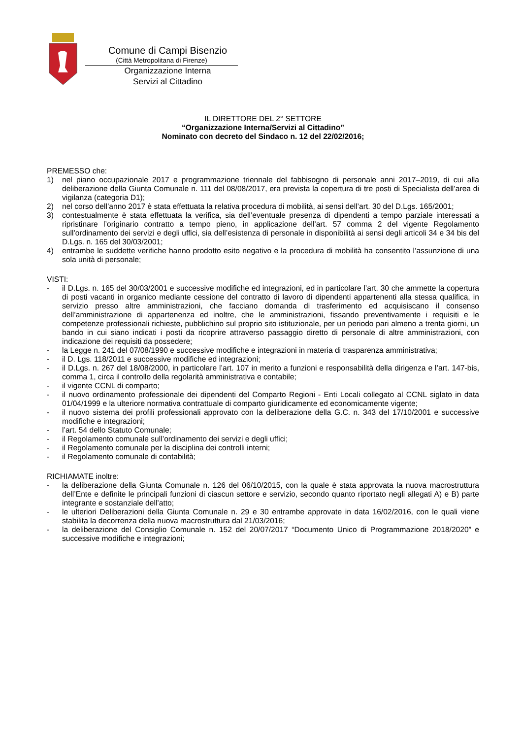Comune di Campi Bisenzio
(Città Metropolitana di Firenze)
Organizzazione Interna
Servizi al Cittadino
IL DIRETTORE DEL 2° SETTORE
“Organizzazione Interna/Servizi al Cittadino”
Nominato con decreto del Sindaco n. 12 del 22/02/2016;
PREMESSO che:
1) nel piano occupazionale 2017 e programmazione triennale del fabbisogno di personale anni 2017–2019, di cui alla deliberazione della Giunta Comunale n. 111 del 08/08/2017, era prevista la copertura di tre posti di Specialista dell’area di vigilanza (categoria D1);
2) nel corso dell’anno 2017 è stata effettuata la relativa procedura di mobilità, ai sensi dell’art. 30 del D.Lgs. 165/2001;
3) contestualmente è stata effettuata la verifica, sia dell’eventuale presenza di dipendenti a tempo parziale interessati a ripristinare l’originario contratto a tempo pieno, in applicazione dell’art. 57 comma 2 del vigente Regolamento sull’ordinamento dei servizi e degli uffici, sia dell’esistenza di personale in disponibilità ai sensi degli articoli 34 e 34 bis del D.Lgs. n. 165 del 30/03/2001;
4) entrambe le suddette verifiche hanno prodotto esito negativo e la procedura di mobilità ha consentito l’assunzione di una sola unità di personale;
VISTI:
- il D.Lgs. n. 165 del 30/03/2001 e successive modifiche ed integrazioni, ed in particolare l’art. 30 che ammette la copertura di posti vacanti in organico mediante cessione del contratto di lavoro di dipendenti appartenenti alla stessa qualifica, in servizio presso altre amministrazioni, che facciano domanda di trasferimento ed acquisiscano il consenso dell’amministrazione di appartenenza ed inoltre, che le amministrazioni, fissando preventivamente i requisiti e le competenze professionali richieste, pubblichino sul proprio sito istituzionale, per un periodo pari almeno a trenta giorni, un bando in cui siano indicati i posti da ricoprire attraverso passaggio diretto di personale di altre amministrazioni, con indicazione dei requisiti da possedere;
- la Legge n. 241 del 07/08/1990 e successive modifiche e integrazioni in materia di trasparenza amministrativa;
- il D. Lgs. 118/2011 e successive modifiche ed integrazioni;
- il D.Lgs. n. 267 del 18/08/2000, in particolare l’art. 107 in merito a funzioni e responsabilità della dirigenza e l’art. 147-bis, comma 1, circa il controllo della regolarità amministrativa e contabile;
- il vigente CCNL di comparto;
- il nuovo ordinamento professionale dei dipendenti del Comparto Regioni - Enti Locali collegato al CCNL siglato in data 01/04/1999 e la ulteriore normativa contrattuale di comparto giuridicamente ed economicamente vigente;
- il nuovo sistema dei profili professionali approvato con la deliberazione della G.C. n. 343 del 17/10/2001 e successive modifiche e integrazioni;
- l’art. 54 dello Statuto Comunale;
- il Regolamento comunale sull’ordinamento dei servizi e degli uffici;
- il Regolamento comunale per la disciplina dei controlli interni;
- il Regolamento comunale di contabilità;
RICHIAMATE inoltre:
- la deliberazione della Giunta Comunale n. 126 del 06/10/2015, con la quale è stata approvata la nuova macrostruttura dell’Ente e definite le principali funzioni di ciascun settore e servizio, secondo quanto riportato negli allegati A) e B) parte integrante e sostanziale dell’atto;
- le ulteriori Deliberazioni della Giunta Comunale n. 29 e 30 entrambe approvate in data 16/02/2016, con le quali viene stabilita la decorrenza della nuova macrostruttura dal 21/03/2016;
- la deliberazione del Consiglio Comunale n. 152 del 20/07/2017 “Documento Unico di Programmazione 2018/2020” e successive modifiche e integrazioni;